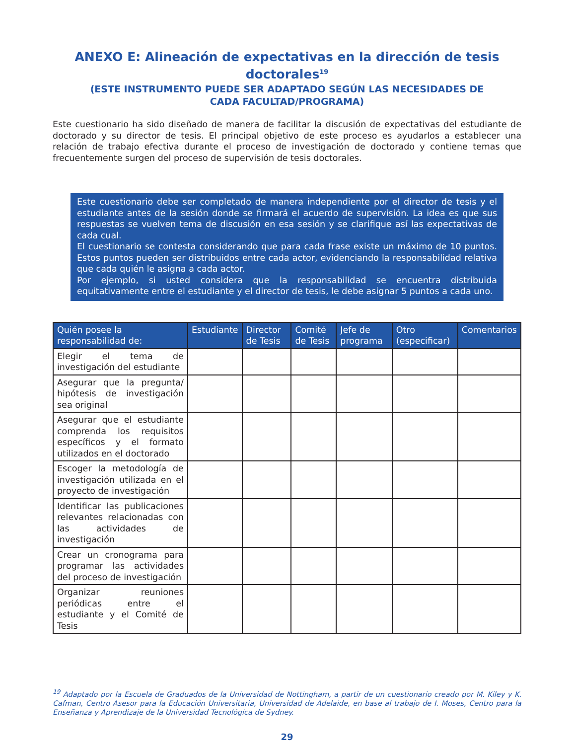ANEXO E: Alineación de expectativas en la dirección de tesis doctorales<sup>19</sup>
(ESTE INSTRUMENTO PUEDE SER ADAPTADO SEGÚN LAS NECESIDADES DE
CADA FACULTAD/PROGRAMA)
Este cuestionario ha sido diseñado de manera de facilitar la discusión de expectativas del estudiante de doctorado y su director de tesis. El principal objetivo de este proceso es ayudarlos a establecer una relación de trabajo efectiva durante el proceso de investigación de doctorado y contiene temas que frecuentemente surgen del proceso de supervisión de tesis doctorales.
Este cuestionario debe ser completado de manera independiente por el director de tesis y el estudiante antes de la sesión donde se firmará el acuerdo de supervisión. La idea es que sus respuestas se vuelven tema de discusión en esa sesión y se clarifique así las expectativas de cada cual.
El cuestionario se contesta considerando que para cada frase existe un máximo de 10 puntos. Estos puntos pueden ser distribuidos entre cada actor, evidenciando la responsabilidad relativa que cada quién le asigna a cada actor.
Por ejemplo, si usted considera que la responsabilidad se encuentra distribuida equitativamente entre el estudiante y el director de tesis, le debe asignar 5 puntos a cada uno.
| Quién posee la responsabilidad de: | Estudiante | Director de Tesis | Comité de Tesis | Jefe de programa | Otro (especificar) | Comentarios |
| --- | --- | --- | --- | --- | --- | --- |
| Elegir el tema de investigación del estudiante | | | | | | |
| Asegurar que la pregunta/ hipótesis de investigación sea original | | | | | | |
| Asegurar que el estudiante comprenda los requisitos específicos y el formato utilizados en el doctorado | | | | | | |
| Escoger la metodología de investigación utilizada en el proyecto de investigación | | | | | | |
| Identificar las publicaciones relevantes relacionadas con las actividades de investigación | | | | | | |
| Crear un cronograma para programar las actividades del proceso de investigación | | | | | | |
| Organizar reuniones periódicas entre el estudiante y el Comité de Tesis | | | | | | |
<sup>19</sup> Adaptado por la Escuela de Graduados de la Universidad de Nottingham, a partir de un cuestionario creado por M. Kiley y K. Cafman, Centro Asesor para la Educación Universitaria, Universidad de Adelaide, en base al trabajo de I. Moses, Centro para la Enseñanza y Aprendizaje de la Universidad Tecnológica de Sydney.
29